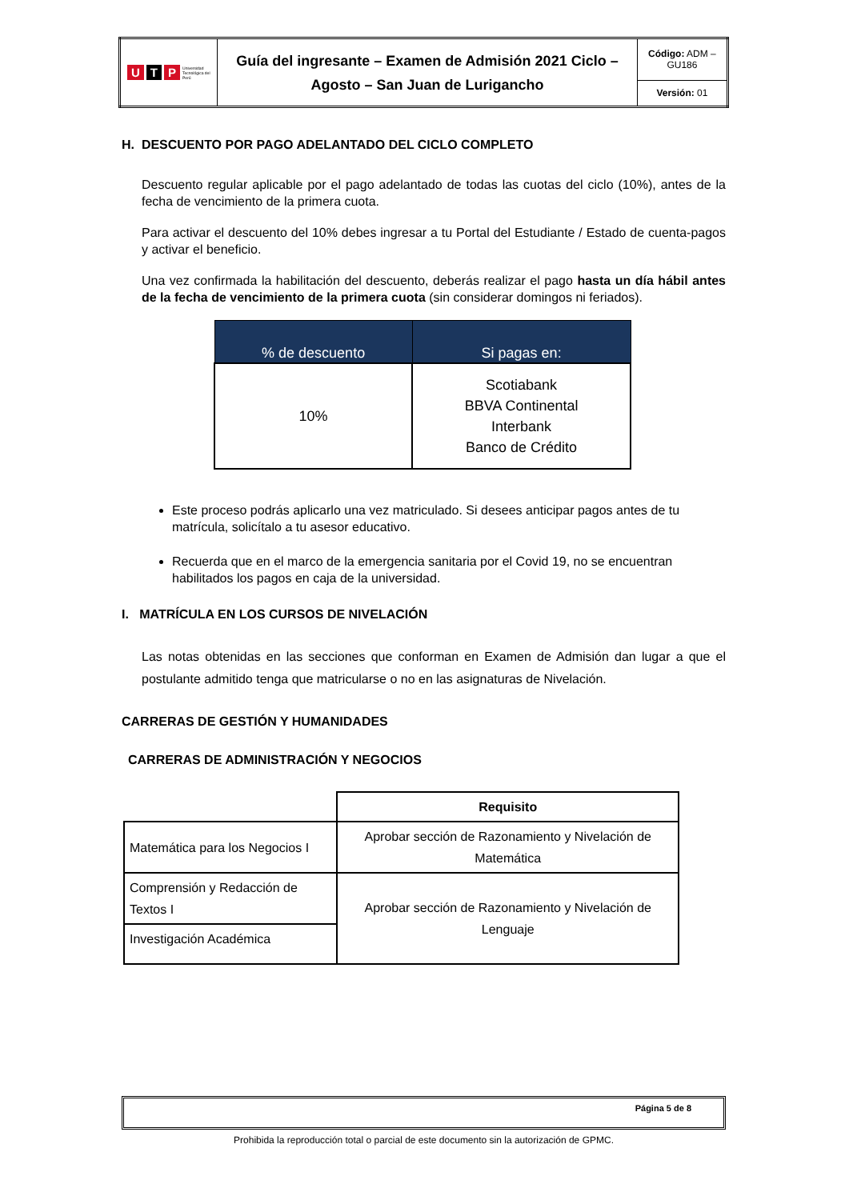| U T P Universidad Tecnológica del Perú | Guía del ingresante – Examen de Admisión 2021 Ciclo – Agosto – San Juan de Lurigancho | Código: ADM – GU186 |
| | | Versión: 01 |
H. DESCUENTO POR PAGO ADELANTADO DEL CICLO COMPLETO
Descuento regular aplicable por el pago adelantado de todas las cuotas del ciclo (10%), antes de la fecha de vencimiento de la primera cuota.
Para activar el descuento del 10% debes ingresar a tu Portal del Estudiante / Estado de cuenta-pagos y activar el beneficio.
Una vez confirmada la habilitación del descuento, deberás realizar el pago hasta un día hábil antes de la fecha de vencimiento de la primera cuota (sin considerar domingos ni feriados).
| % de descuento | Si pagas en: |
| --- | --- |
| 10% | Scotiabank BBVA Continental Interbank Banco de Crédito |
Este proceso podrás aplicarlo una vez matriculado. Si desees anticipar pagos antes de tu matrícula, solicítalo a tu asesor educativo.
Recuerda que en el marco de la emergencia sanitaria por el Covid 19, no se encuentran habilitados los pagos en caja de la universidad.
I. MATRÍCULA EN LOS CURSOS DE NIVELACIÓN
Las notas obtenidas en las secciones que conforman en Examen de Admisión dan lugar a que el postulante admitido tenga que matricularse o no en las asignaturas de Nivelación.
CARRERAS DE GESTIÓN Y HUMANIDADES
CARRERAS DE ADMINISTRACIÓN Y NEGOCIOS
| | Requisito |
| Matemática para los Negocios I | Aprobar sección de Razonamiento y Nivelación de Matemática |
| Comprensión y Redacción de Textos I | Aprobar sección de Razonamiento y Nivelación de Lenguaje |
| Investigación Académica | |
Página 5 de 8
Prohibida la reproducción total o parcial de este documento sin la autorización de GPMC.